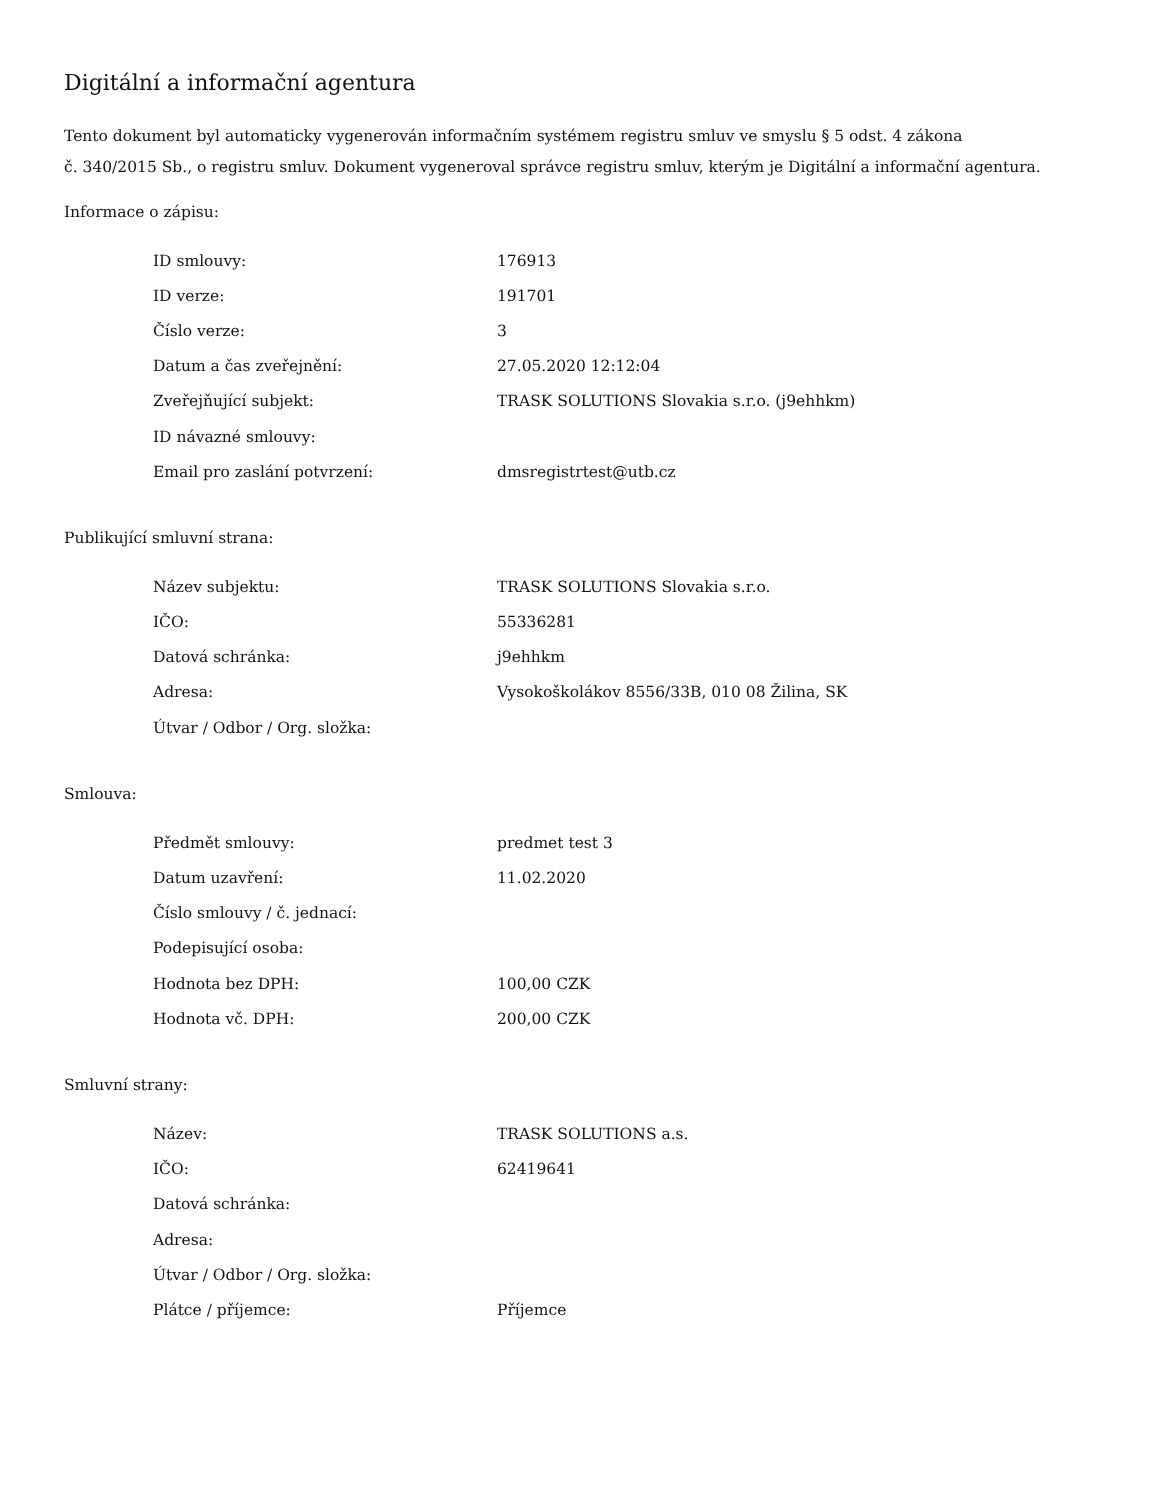Digitální a informační agentura
Tento dokument byl automaticky vygenerován informačním systémem registru smluv ve smyslu § 5 odst. 4 zákona
č. 340/2015 Sb., o registru smluv. Dokument vygeneroval správce registru smluv, kterým je Digitální a informační agentura.
Informace o zápisu:
| ID smlouvy: | 176913 |
| ID verze: | 191701 |
| Číslo verze: | 3 |
| Datum a čas zveřejnění: | 27.05.2020 12:12:04 |
| Zveřejňující subjekt: | TRASK SOLUTIONS Slovakia s.r.o. (j9ehhkm) |
| ID návazné smlouvy: | |
| Email pro zaslání potvrzení: | dmsregistrtest@utb.cz |
Publikující smluvní strana:
| Název subjektu: | TRASK SOLUTIONS Slovakia s.r.o. |
| IČO: | 55336281 |
| Datová schránka: | j9ehhkm |
| Adresa: | Vysokoškolákov 8556/33B, 010 08 Žilina, SK |
| Útvar / Odbor / Org. složka: | |
Smlouva:
| Předmět smlouvy: | predmet test 3 |
| Datum uzavření: | 11.02.2020 |
| Číslo smlouvy / č. jednací: | |
| Podepisující osoba: | |
| Hodnota bez DPH: | 100,00 CZK |
| Hodnota vč. DPH: | 200,00 CZK |
Smluvní strany:
| Název: | TRASK SOLUTIONS a.s. |
| IČO: | 62419641 |
| Datová schránka: | |
| Adresa: | |
| Útvar / Odbor / Org. složka: | |
| Plátce / příjemce: | Příjemce |